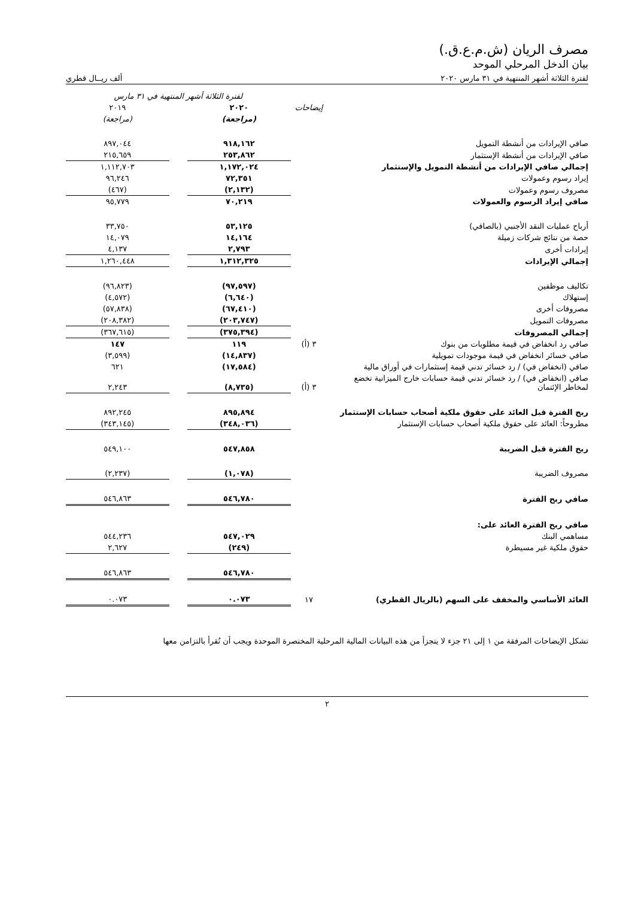مصرف الريان (ش.م.ع.ق.)
بيان الدخل المرحلي الموحد
لفترة الثلاثة أشهر المنتهية في ٣١ مارس ٢٠٢٠ ألف ريــال قطري
| | | لفترة الثلاثة أشهر المنتهية في ٣١ مارس | | |
| --- | --- | --- | --- | --- |
| | إيضاحات | ٢٠٢٠ | | ٢٠١٩ |
| | | (مراجعة) | | (مراجعة) |
| صافي الإيرادات من أنشطة التمويل | | ٩١٨,١٦٢ | | ٨٩٧,٠٤٤ |
| صافي الإيرادات من أنشطة الإستثمار | | ٢٥٣,٨٦٢ | | ٢١٥,٦٥٩ |
| إجمالي صافي الإيرادات من أنشطة التمويل والإستثمار | | ١,١٧٢,٠٢٤ | | ١,١١٢,٧٠٣ |
| إيراد رسوم وعمولات | | ٧٢,٣٥١ | | ٩٦,٢٤٦ |
| مصروف رسوم وعمولات | | (٢,١٣٢) | | (٤٦٧) |
| صافي إيراد الرسوم والعمولات | | ٧٠,٢١٩ | | ٩٥,٧٧٩ |
| أرباح عمليات النقد الأجنبي (بالصافي) | | ٥٣,١٢٥ | | ٣٣,٧٥٠ |
| حصة من نتائج شركات زميلة | | ١٤,١٦٤ | | ١٤,٠٧٩ |
| إيرادات أخرى | | ٢,٧٩٣ | | ٤,١٣٧ |
| إجمالي الإيرادات | | ١,٣١٢,٣٢٥ | | ١,٢٦٠,٤٤٨ |
| تكاليف موظفين | | (٩٧,٥٩٧) | | (٩٦,٨٢٣) |
| إستهلاك | | (٦,٦٤٠) | | (٤,٥٧٢) |
| مصروفات أخرى | | (٦٧,٤١٠) | | (٥٧,٨٣٨) |
| مصروفات التمويل | | (٢٠٣,٧٤٧) | | (٢٠٨,٣٨٢) |
| إجمالي المصروفات | | (٣٧٥,٣٩٤) | | (٣٦٧,٦١٥) |
| صافي رد انخفاض في قيمة مطلوبات من بنوك | ٣ (أ) | ١١٩ | | ١٤٧ |
| صافي خسائر انخفاض في قيمة موجودات تمويلية | | (١٤,٨٣٧) | | (٣,٥٩٩) |
| صافي (انخفاض في) / رد خسائر تدني قيمة إستثمارات في أوراق مالية | | (١٧,٥٨٤) | | ٦٢١ |
| صافي (انخفاض في) / رد خسائر تدني قيمة حسابات خارج الميزانية تخضع لمخاطر الإئتمان | ٣ (أ) | (٨,٧٣٥) | | ٢,٢٤٣ |
| ربح الفترة قبل العائد على حقوق ملكية أصحاب حسابات الإستثمار | | ٨٩٥,٨٩٤ | | ٨٩٢,٢٤٥ |
| مطروحاً: العائد على حقوق ملكية أصحاب حسابات الإستثمار | | (٣٤٨,٠٣٦) | | (٣٤٣,١٤٥) |
| ربح الفترة قبل الضريبة | | ٥٤٧,٨٥٨ | | ٥٤٩,١٠٠ |
| مصروف الضريبة | | (١,٠٧٨) | | (٢,٢٣٧) |
| صافي ربح الفترة | | ٥٤٦,٧٨٠ | | ٥٤٦,٨٦٣ |
| صافي ربح الفترة العائد على: | | | | |
| مساهمي البنك | | ٥٤٧,٠٢٩ | | ٥٤٤,٢٣٦ |
| حقوق ملكية غير مسيطرة | | (٢٤٩) | | ٢,٦٢٧ |
| | | ٥٤٦,٧٨٠ | | ٥٤٦,٨٦٣ |
| العائد الأساسي والمخفف على السهم (بالريال القطري) | ١٧ | ٠.٠٧٣ | | ٠.٠٧٣ |
تشكل الإيضاحات المرفقة من ١ إلى ٢١ جزء لا يتجزأ من هذه البيانات المالية المرحلية المختصرة الموحدة ويجب أن تُقرأ بالتزامن معها
٢